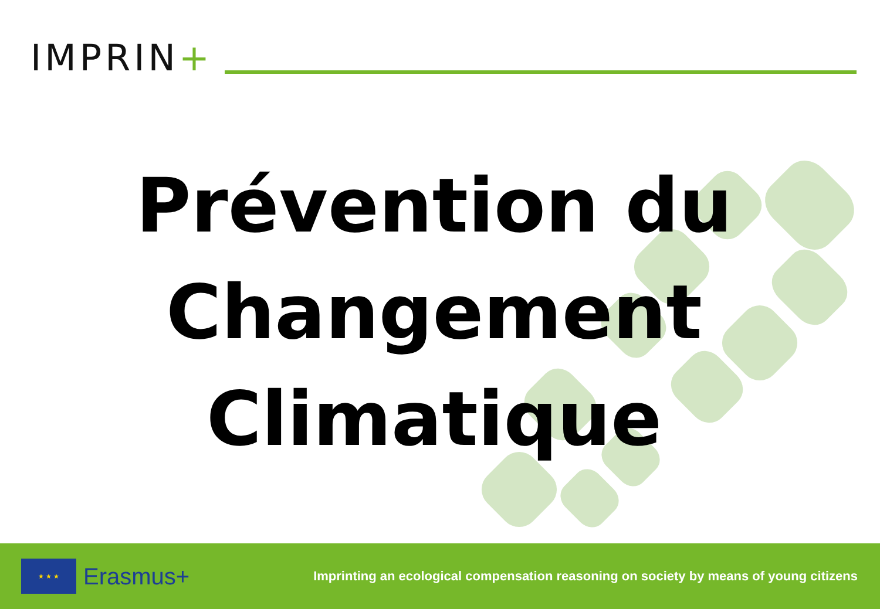IMPRIN+
Prévention du
Changement
Climatique
★ ★ ★
Erasmus+
Imprinting an ecological compensation reasoning on society by means of young citizens